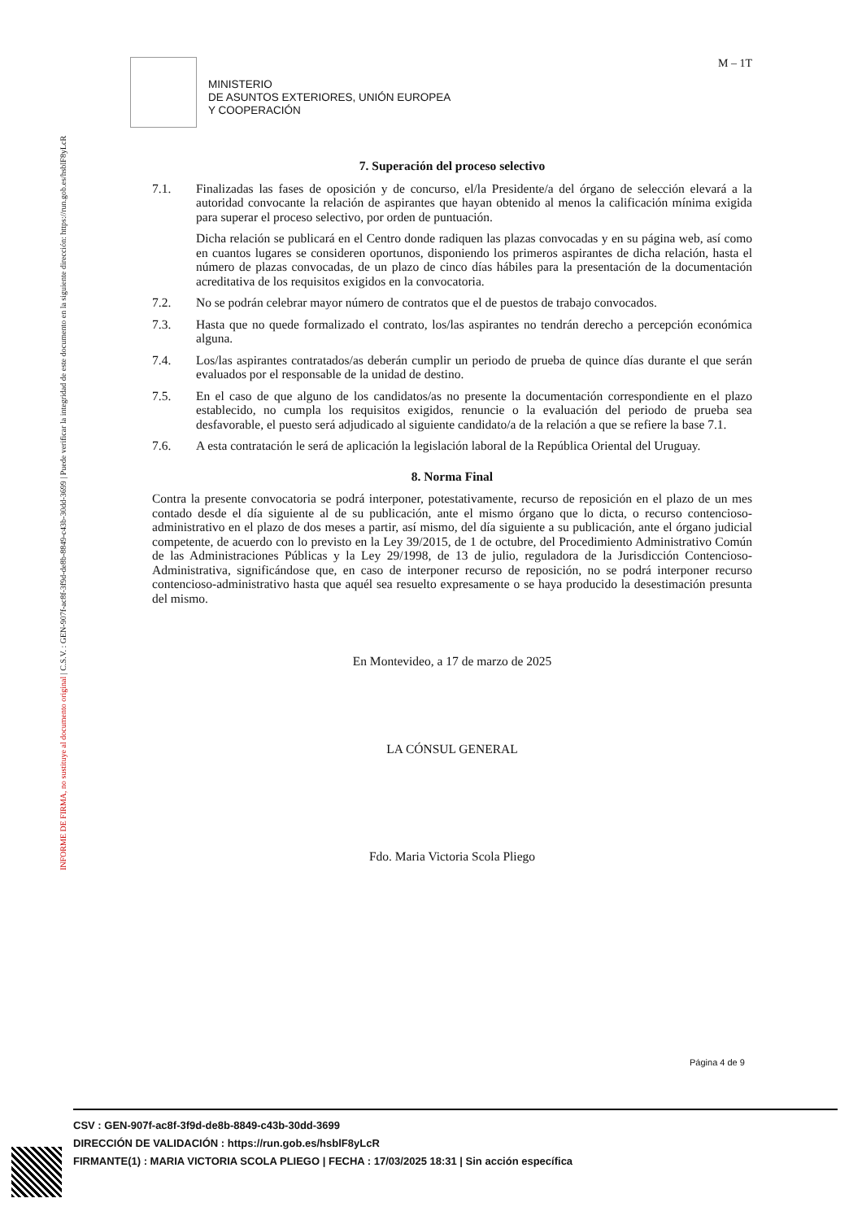INFORME DE FIRMA, no sustituye al documento original | C.S.V. : GEN-907f-ac8f-3f9d-de8b-8849-c43b-30dd-3699 | Puede verificar la integridad de este documento en la siguiente dirección: https://run.gob.es/hsblF8yLcR
MINISTERIO
DE ASUNTOS EXTERIORES, UNIÓN EUROPEA
Y COOPERACIÓN
M – 1T
7. Superación del proceso selectivo
7.1. Finalizadas las fases de oposición y de concurso, el/la Presidente/a del órgano de selección elevará a la autoridad convocante la relación de aspirantes que hayan obtenido al menos la calificación mínima exigida para superar el proceso selectivo, por orden de puntuación.
Dicha relación se publicará en el Centro donde radiquen las plazas convocadas y en su página web, así como en cuantos lugares se consideren oportunos, disponiendo los primeros aspirantes de dicha relación, hasta el número de plazas convocadas, de un plazo de cinco días hábiles para la presentación de la documentación acreditativa de los requisitos exigidos en la convocatoria.
7.2. No se podrán celebrar mayor número de contratos que el de puestos de trabajo convocados.
7.3. Hasta que no quede formalizado el contrato, los/las aspirantes no tendrán derecho a percepción económica alguna.
7.4. Los/las aspirantes contratados/as deberán cumplir un periodo de prueba de quince días durante el que serán evaluados por el responsable de la unidad de destino.
7.5. En el caso de que alguno de los candidatos/as no presente la documentación correspondiente en el plazo establecido, no cumpla los requisitos exigidos, renuncie o la evaluación del periodo de prueba sea desfavorable, el puesto será adjudicado al siguiente candidato/a de la relación a que se refiere la base 7.1.
7.6. A esta contratación le será de aplicación la legislación laboral de la República Oriental del Uruguay.
8. Norma Final
Contra la presente convocatoria se podrá interponer, potestativamente, recurso de reposición en el plazo de un mes contado desde el día siguiente al de su publicación, ante el mismo órgano que lo dicta, o recurso contencioso-administrativo en el plazo de dos meses a partir, así mismo, del día siguiente a su publicación, ante el órgano judicial competente, de acuerdo con lo previsto en la Ley 39/2015, de 1 de octubre, del Procedimiento Administrativo Común de las Administraciones Públicas y la Ley 29/1998, de 13 de julio, reguladora de la Jurisdicción Contencioso-Administrativa, significándose que, en caso de interponer recurso de reposición, no se podrá interponer recurso contencioso-administrativo hasta que aquél sea resuelto expresamente o se haya producido la desestimación presunta del mismo.
En Montevideo, a 17 de marzo de 2025
LA CÓNSUL GENERAL
Fdo. Maria Victoria Scola Pliego
Página 4 de 9
CSV : GEN-907f-ac8f-3f9d-de8b-8849-c43b-30dd-3699
DIRECCIÓN DE VALIDACIÓN : https://run.gob.es/hsblF8yLcR
FIRMANTE(1) : MARIA VICTORIA SCOLA PLIEGO | FECHA : 17/03/2025 18:31 | Sin acción específica